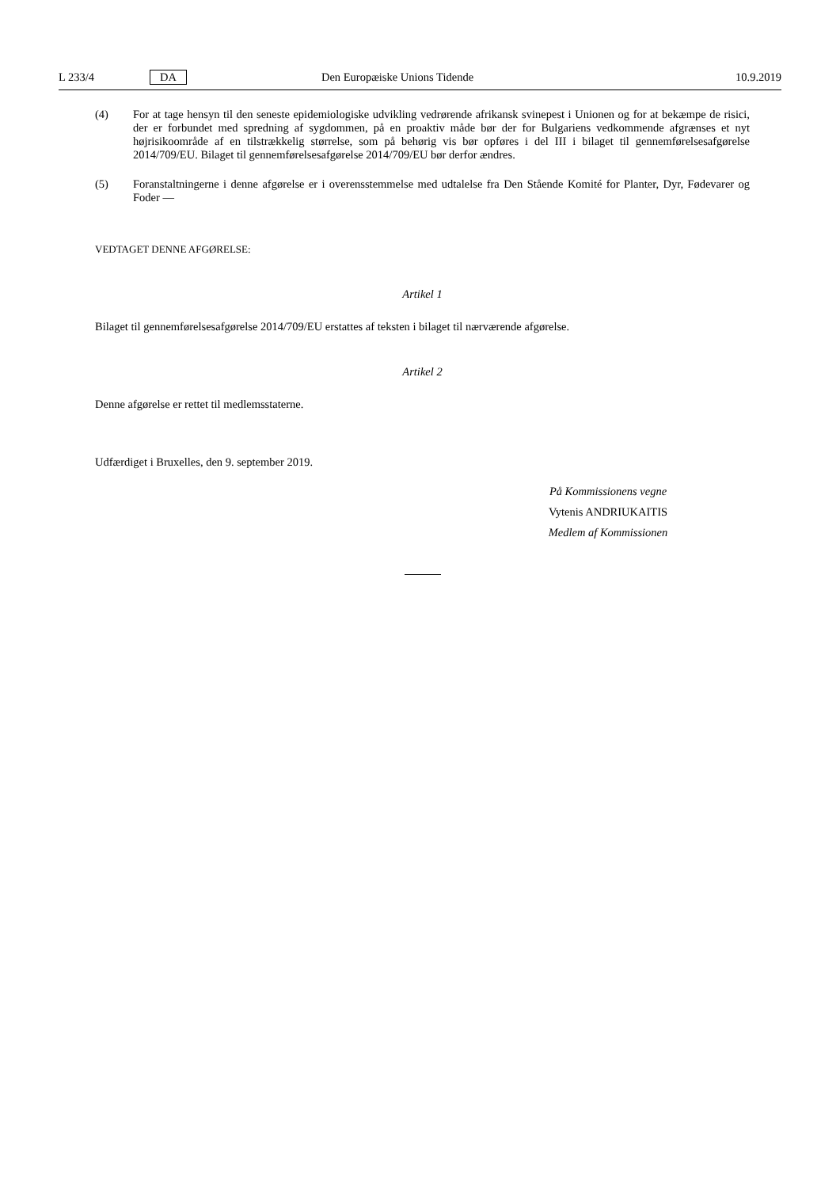L 233/4 DA Den Europæiske Unions Tidende 10.9.2019
(4) For at tage hensyn til den seneste epidemiologiske udvikling vedrørende afrikansk svinepest i Unionen og for at bekæmpe de risici, der er forbundet med spredning af sygdommen, på en proaktiv måde bør der for Bulgariens vedkommende afgrænses et nyt højrisikoområde af en tilstrækkelig størrelse, som på behørig vis bør opføres i del III i bilaget til gennemførelsesafgørelse 2014/709/EU. Bilaget til gennemførelsesafgørelse 2014/709/EU bør derfor ændres.
(5) Foranstaltningerne i denne afgørelse er i overensstemmelse med udtalelse fra Den Stående Komité for Planter, Dyr, Fødevarer og Foder —
VEDTAGET DENNE AFGØRELSE:
Artikel 1
Bilaget til gennemførelsesafgørelse 2014/709/EU erstattes af teksten i bilaget til nærværende afgørelse.
Artikel 2
Denne afgørelse er rettet til medlemsstaterne.
Udfærdiget i Bruxelles, den 9. september 2019.
På Kommissionens vegne
Vytenis ANDRIUKAITIS
Medlem af Kommissionen